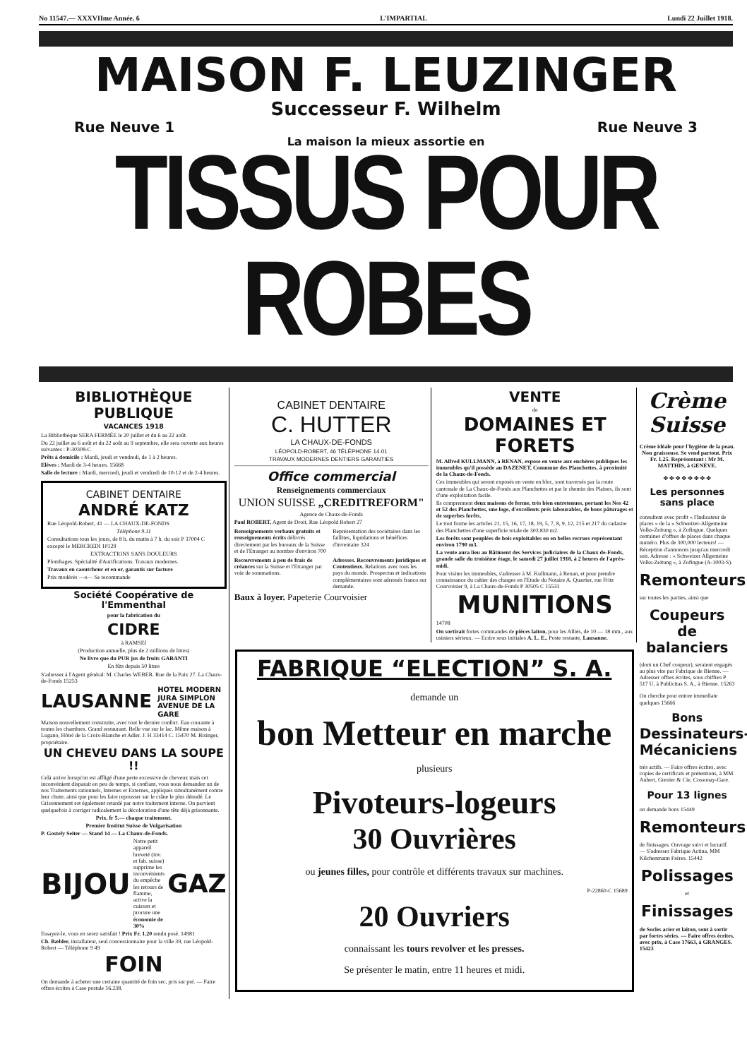No 11547.— XXXVIIme Année. 6 L'IMPARTIAL Lundi 22 Juillet 1918.
MAISON F. LEUZINGER
Successeur F. Wilhelm
Rue Neuve 1 Rue Neuve 3
La maison la mieux assortie en
TISSUS POUR ROBES
BIBLIOTHÈQUE PUBLIQUE
VACANCES 1918
La Bibliothèque SERA FERMÉE le 20 juillet et du 6 au 22 août.
Du 22 juillet au 6 août et du 22 août au 9 septembre, elle sera ouverte aux heures suivantes : P-30308-C
Prêts à domicile : Mardi, jeudi et vendredi, de 1 à 2 heures.
Elèves : Mardi de 3-4 heures. 15668
Salle de lecture : Mardi, mercredi, jeudi et vendredi de 10-12 et de 2-4 heures.
CABINET DENTAIRE
ANDRÉ KATZ
Rue Léopold-Robert, 41 — LA CHAUX-DE-FONDS
Téléphone 9.11
Consultations tous les jours, de 8 h. du matin à 7 h. du soir P 37004 C excepté le MERCREDI 10129
EXTRACTIONS SANS DOULEURS
Plombages. Spécialité d'Aurifications. Travaux modernes.
Travaux en caoutchouc et en or, garantis sur facture
Prix modérés —o— Se recommande
Société Coopérative de l'Emmenthal
pour la fabrication du
CIDRE
à RAMSEI
(Production annuelle, plus de 2 millions de litres)
Ne livre que du PUR jus de fruits GARANTI
En fûts depuis 50 litres
S'adresser à l'Agent général: M. Charles WEBER. Rue de la Paix 27. La Chaux-de-Fonds 15253
LAUSANNE HOTEL MODERN
JURA SIMPLON
AVENUE DE LA GARE
Maison nouvellement construite, avec tout le dernier confort. Eau courante à toutes les chambres. Grand restaurant. Belle vue sur le lac. Même maison à Lugano, Hôtel de la Croix-Blanche et Adler. J. H 33414 C. 15470 M. Bisinger, propriétaire.
UN CHEVEU DANS LA SOUPE !!
Celà arrive lorsqu'on est affligé d'une perte excessive de cheveux mais cet inconvénient disparait en peu de temps, si confiant, vous nous demandez un de nos Traitements rationnels, Internes et Externes, appliqués simultanément contre leur chute; ainsi que pour les faire repousser sur le crâne le plus dénudé. Le Grisonnement est également retardé par notre traitement interne. On parvient quelquefois à corriger radicalement la décoloration d'une tête déjà grisonnante.
Prix. fr 5.— chaque traitement.
Premier Institut Suisse de Vulgarisation
P. Gostely Seiter — Stand 14 — La Chaux-de-Fonds.
BIJOU Notre petit appareil breveté (inv. et fab. suisse) supprime les inconvénients du empêche les retours de flamme, active la cuisson et procure une économie de 30% GAZ
Essayez-le, vous en serez satisfait ! Prix Fr. 1.20 rendu posé. 14981
Ch. Bæhler, installateur, seul concessionnaire pour la ville 39, rue Léopold-Robert — Téléphone 9 49
FOIN
On demande à acheter une certaine quantité de foin sec, pris sur pré. — Faire offres écrites à Case postale 16.238.
CABINET DENTAIRE
C. HUTTER
LA CHAUX-DE-FONDS
LÉOPOLD-ROBERT, 46 TÉLÉPHONE 14.01
TRAVAUX MODERNES DENTIERS GARANTIES
Office commercial
Renseignements commerciaux
UNION SUISSE „CREDITREFORM"
Agence de Chaux-de-Fonds
Paul ROBERT, Agent de Droit, Rue Léopold Robert 27
Renseignements verbaux gratuits et renseignements écrits délivrés directement par les bureaux de la Suisse et de l'Etranger au nombre d'environ 700
Représentation des sociétaires dans les faillites, liquidations et bénéfices d'inventaire 324
Recouvrements à peu de frais de créances sur la Suisse et l'Etranger par voie de sommations.
Adresses. Recouvrements juridiques et Contentieux. Relations avec tous les pays du monde. Prospectus et indications complémentaires sont adressés franco sur demande.
Baux à loyer. Papeterie Courvoisier
VENTE
de
DOMAINES ET FORETS
M. Alfred KULLMANN, à RENAN, expose en vente aux enchères publiques les immeubles qu'il possède au DAZENET, Commune des Planchettes, à proximité de la Chaux-de-Fonds.
Ces immeubles qui seront exposés en vente en bloc, sont traversés par la route cantonale de La Chaux-de-Fonds aux Planchettes et par le chemin des Plaines, ils sont d'une exploitation facile.
Ils comprennent deux maisons de ferme, très bien entretenues, portant les Nos 42 et 52 des Planchettes, une loge, d'excellents prés labourables, de bons pâturages et de superbes forêts.
Le tout forme les articles 21, 15, 16, 17, 18, 19, 5, 7, 8, 9, 12, 215 et 217 du cadastre des Planchettes d'une superficie totale de 303.830 m2.
Les forêts sont peuplées de bois exploitables ou en belles recrues représentant environ 1790 m3.
La vente aura lieu au Bâtiment des Services judiciaires de la Chaux de-Fonds, grande salle du troisième étage, le samedi 27 juillet 1918, à 2 heures de l'après-midi.
Pour visiter les immeubles, s'adresser à M. Kullmann, à Renan, et pour prendre connaissance du cahier des charges en l'Etude du Notaire A. Quartier, rue Fritz Courvoisier 9, à La Chaux-de-Fonds P 30505 C 15533
MUNITIONS
14708
On sortirait fortes commandes de pièces laiton, pour les Alliés, de 10 — 18 mm., aux usiniers sérieux. — Ecrire sous initiales A. L. E., Poste restante, Lausanne.
FABRIQUE “ELECTION” S. A.
demande un
bon Metteur en marche
plusieurs
Pivoteurs-logeurs
30 Ouvrières
ou jeunes filles, pour contrôle et différents travaux sur machines.
P-22860-C 15689
20 Ouvriers
connaissant les tours revolver et les presses.
Se présenter le matin, entre 11 heures et midi.
Crème Suisse
Crème idéale pour l'hygiène de la peau. Non graisseuse. Se vend partout. Prix Fr. 1.25. Représentant : Mr M. MATTHIS, à GENÈVE.
✤ ✤ ✤ ✤ ✤ ✤ ✤ ✤
Les personnes sans place
consultent avec profit « l'Indicateur de places » de la « Schweizer-Allgemeine Volks-Zeitung », à Zofingue. Quelques centaines d'offres de places dans chaque numéro. Plus de 300,000 lecteurs! — Réception d'annonces jusqu'au mercredi soir. Adresse : « Schweizer Allgemeine Volks-Zeitung », à Zofingue (A-1003-S).
Remonteurs
sur toutes les parties, ainsi que
Coupeurs de balanciers
(dont un Chef coupeur), seraient engagés au plus vite par Fabrique de Bienne. — Adresser offres écrites, sous chiffres P 517 U, à Publicitas S. A., à Bienne. 15263
On cherche pour entree immediate quelques 15666
Bons
Dessinateurs-Mécaniciens
très actifs. — Faire offres écrites, avec copies de certificats et prétentions, à MM. Aubert, Grenier & Cie, Cossonay-Gare.
Pour 13 lignes
on demande bons 15449
Remonteurs
de finissages. Ouvrage suivi et lucratif. — S'adresser Fabrique Actina, MM Kilchenmann Frères. 15442
Polissages
et
Finissages
de Socles acier et laiton, sont à sortir par fortes séries. — Faire offres écrites, avec prix, à Case 17663, à GRANGES. 15423